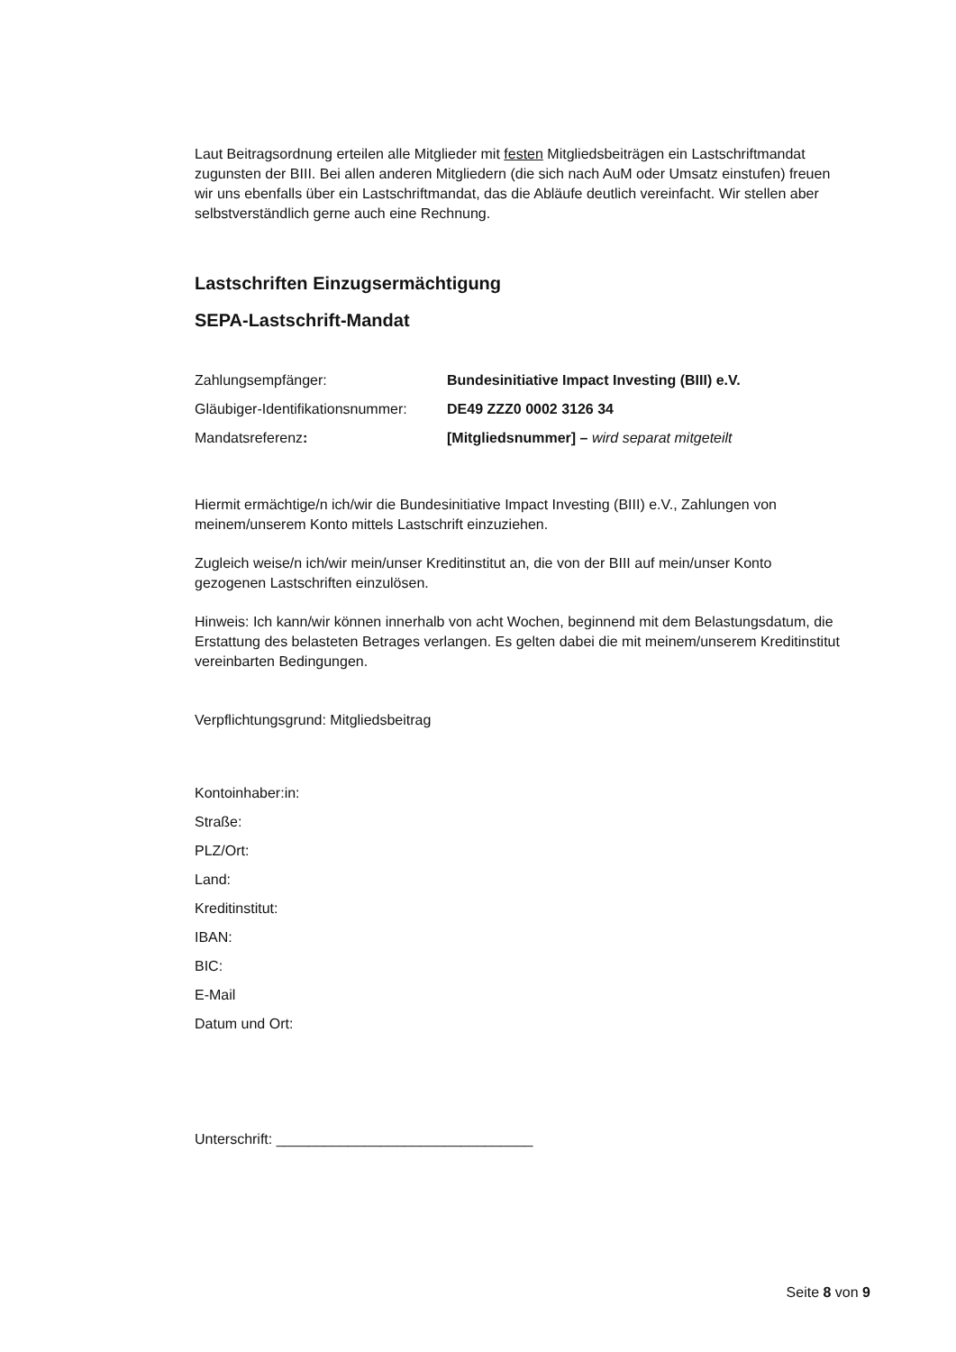Laut Beitragsordnung erteilen alle Mitglieder mit festen Mitgliedsbeiträgen ein Lastschriftmandat zugunsten der BIII. Bei allen anderen Mitgliedern (die sich nach AuM oder Umsatz einstufen) freuen wir uns ebenfalls über ein Lastschriftmandat, das die Abläufe deutlich vereinfacht. Wir stellen aber selbstverständlich gerne auch eine Rechnung.
Lastschriften Einzugsermächtigung
SEPA-Lastschrift-Mandat
Zahlungsempfänger: Bundesinitiative Impact Investing (BIII) e.V.
Gläubiger-Identifikationsnummer:
DE49 ZZZ0 0002 3126 34
Mandatsreferenz: [Mitgliedsnummer] – wird separat mitgeteilt
Hiermit ermächtige/n ich/wir die Bundesinitiative Impact Investing (BIII) e.V., Zahlungen von meinem/unserem Konto mittels Lastschrift einzuziehen.
Zugleich weise/n ich/wir mein/unser Kreditinstitut an, die von der BIII auf mein/unser Konto gezogenen Lastschriften einzulösen.
Hinweis: Ich kann/wir können innerhalb von acht Wochen, beginnend mit dem Belastungsdatum, die Erstattung des belasteten Betrages verlangen. Es gelten dabei die mit meinem/unserem Kreditinstitut vereinbarten Bedingungen.
Verpflichtungsgrund: Mitgliedsbeitrag
Kontoinhaber:in:
Straße:
PLZ/Ort:
Land:
Kreditinstitut:
IBAN:
BIC:
E-Mail
Datum und Ort:
Unterschrift: ________________________________
Seite 8 von 9